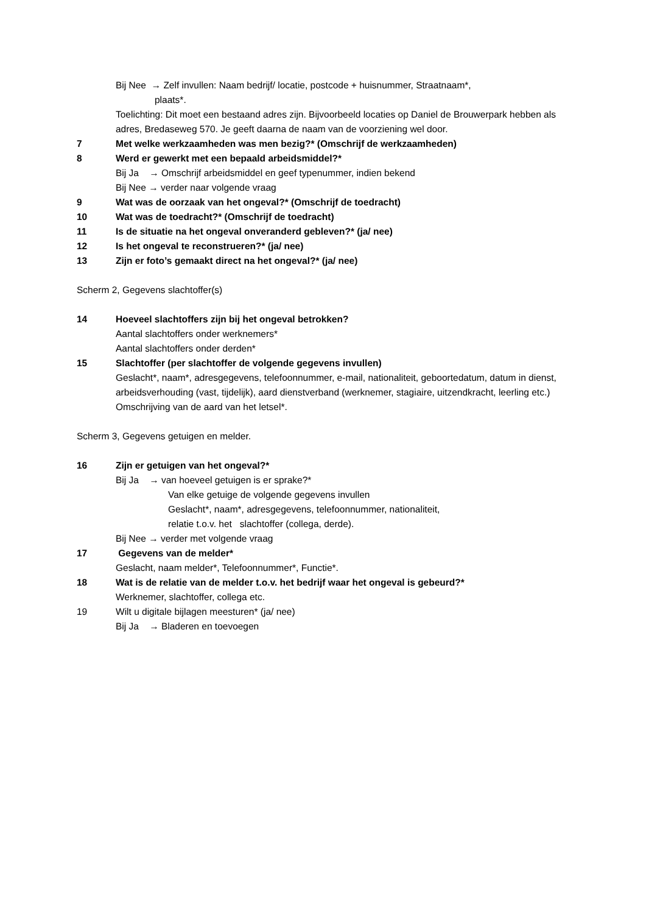Bij Nee → Zelf invullen: Naam bedrijf/ locatie, postcode + huisnummer, Straatnaam*,
plaats*.
Toelichting: Dit moet een bestaand adres zijn. Bijvoorbeeld locaties op Daniel de Brouwerpark hebben als adres, Bredaseweg 570. Je geeft daarna de naam van de voorziening wel door.
7 Met welke werkzaamheden was men bezig?* (Omschrijf de werkzaamheden)
8 Werd er gewerkt met een bepaald arbeidsmiddel?*
Bij Ja → Omschrijf arbeidsmiddel en geef typenummer, indien bekend
Bij Nee → verder naar volgende vraag
9 Wat was de oorzaak van het ongeval?* (Omschrijf de toedracht)
10 Wat was de toedracht?* (Omschrijf de toedracht)
11 Is de situatie na het ongeval onveranderd gebleven?* (ja/ nee)
12 Is het ongeval te reconstrueren?* (ja/ nee)
13 Zijn er foto’s gemaakt direct na het ongeval?* (ja/ nee)
Scherm 2, Gegevens slachtoffer(s)
14 Hoeveel slachtoffers zijn bij het ongeval betrokken?
Aantal slachtoffers onder werknemers*
Aantal slachtoffers onder derden*
15 Slachtoffer (per slachtoffer de volgende gegevens invullen)
Geslacht*, naam*, adresgegevens, telefoonnummer, e-mail, nationaliteit, geboortedatum, datum in dienst, arbeidsverhouding (vast, tijdelijk), aard dienstverband (werknemer, stagiaire, uitzendkracht, leerling etc.)
Omschrijving van de aard van het letsel*.
Scherm 3, Gegevens getuigen en melder.
16 Zijn er getuigen van het ongeval?*
Bij Ja → van hoeveel getuigen is er sprake?*
Van elke getuige de volgende gegevens invullen
Geslacht*, naam*, adresgegevens, telefoonnummer, nationaliteit,
relatie t.o.v. het slachtoffer (collega, derde).
Bij Nee → verder met volgende vraag
17 Gegevens van de melder*
Geslacht, naam melder*, Telefoonnummer*, Functie*.
18 Wat is de relatie van de melder t.o.v. het bedrijf waar het ongeval is gebeurd?*
Werknemer, slachtoffer, collega etc.
19 Wilt u digitale bijlagen meesturen* (ja/ nee)
Bij Ja → Bladeren en toevoegen